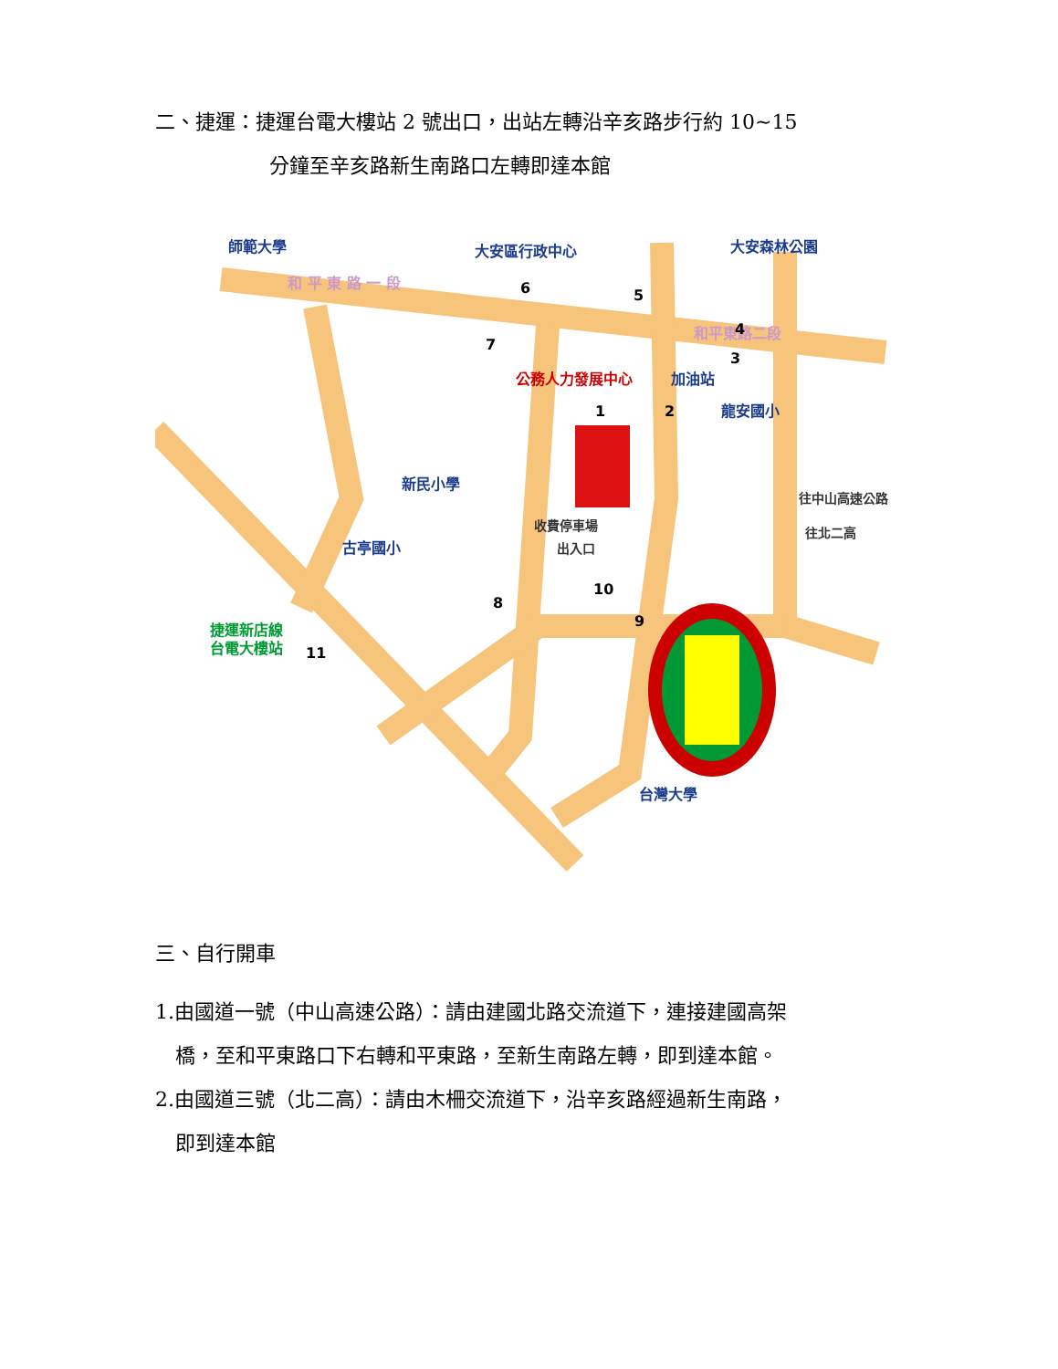二、捷運：捷運台電大樓站 2 號出口，出站左轉沿辛亥路步行約 10~15
分鐘至辛亥路新生南路口左轉即達本館
師範大學
大安區行政中心
大安森林公園
龍安國小
新民小學
古亭國小
台灣大學
加油站
和 平 東 路 一 段
和平東路二段
收費停車場
出入口
往中山高速公路
往北二高
捷運新店線
台電大樓站
公務人力發展中心
6
5
4
3
1
2
7
8
9
10
11
三、自行開車
1.由國道一號（中山高速公路）：請由建國北路交流道下，連接建國高架
橋，至和平東路口下右轉和平東路，至新生南路左轉，即到達本館。
2.由國道三號（北二高）：請由木柵交流道下，沿辛亥路經過新生南路，
即到達本館